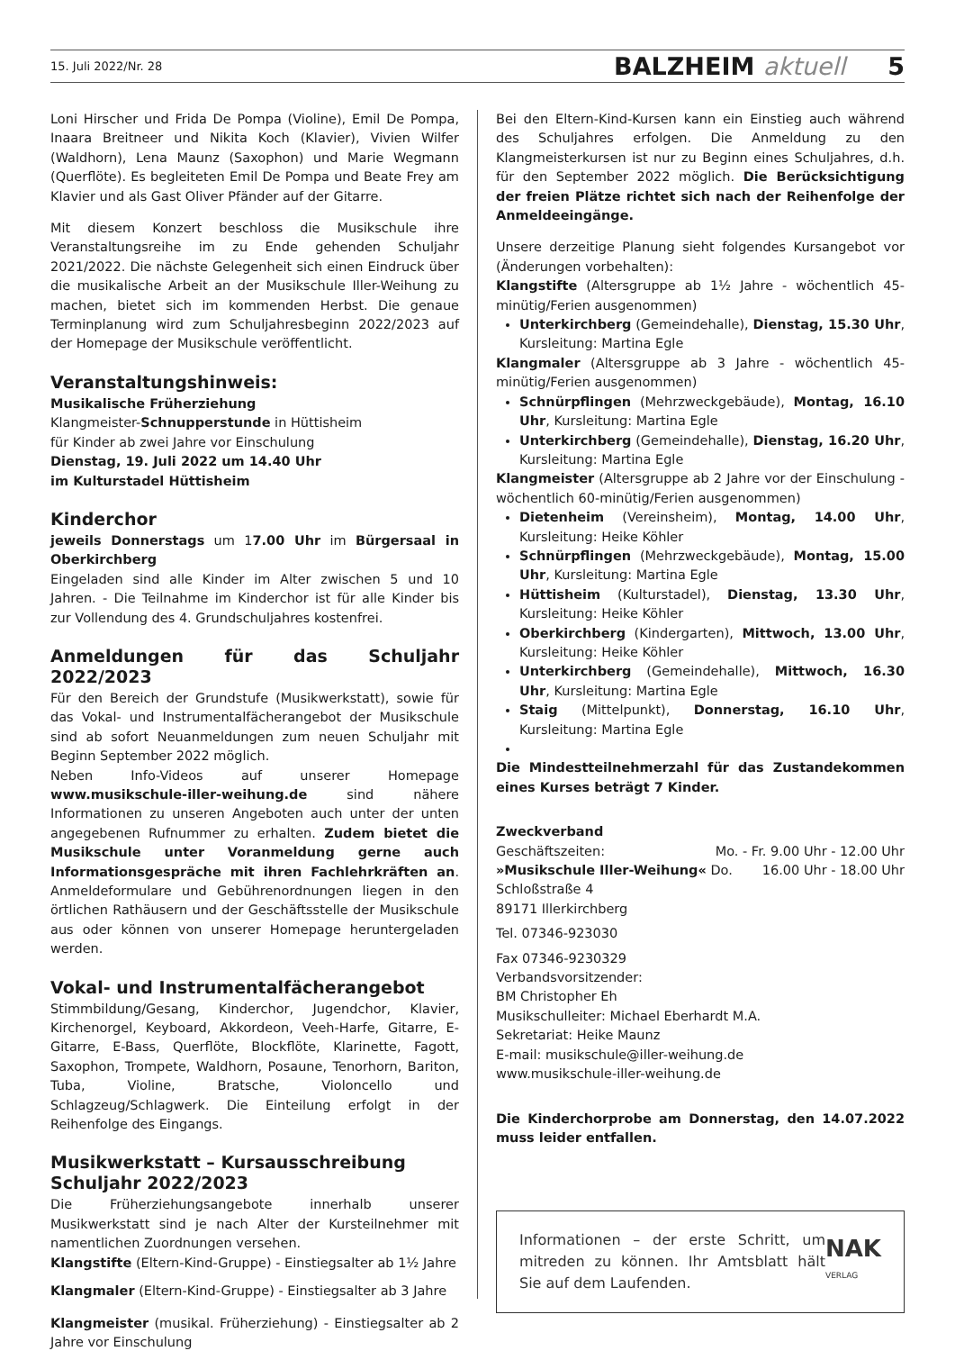15. Juli 2022/Nr. 28 BALZHEIM aktuell 5
Loni Hirscher und Frida De Pompa (Violine), Emil De Pompa, Inaara Breitneer und Nikita Koch (Klavier), Vivien Wilfer (Waldhorn), Lena Maunz (Saxophon) und Marie Wegmann (Querflöte). Es begleiteten Emil De Pompa und Beate Frey am Klavier und als Gast Oliver Pfänder auf der Gitarre.
Mit diesem Konzert beschloss die Musikschule ihre Veranstaltungsreihe im zu Ende gehenden Schuljahr 2021/2022. Die nächste Gelegenheit sich einen Eindruck über die musikalische Arbeit an der Musikschule Iller-Weihung zu machen, bietet sich im kommenden Herbst. Die genaue Terminplanung wird zum Schuljahresbeginn 2022/2023 auf der Homepage der Musikschule veröffentlicht.
Veranstaltungshinweis:
Musikalische Früherziehung
Klangmeister-Schnupperstunde in Hüttisheim
für Kinder ab zwei Jahre vor Einschulung
Dienstag, 19. Juli 2022 um 14.40 Uhr
im Kulturstadel Hüttisheim
Kinderchor
jeweils Donnerstags um 17.00 Uhr im Bürgersaal in Oberkirchberg
Eingeladen sind alle Kinder im Alter zwischen 5 und 10 Jahren. - Die Teilnahme im Kinderchor ist für alle Kinder bis zur Vollendung des 4. Grundschuljahres kostenfrei.
Anmeldungen für das Schuljahr 2022/2023
Für den Bereich der Grundstufe (Musikwerkstatt), sowie für das Vokal- und Instrumentalfächerangebot der Musikschule sind ab sofort Neuanmeldungen zum neuen Schuljahr mit Beginn September 2022 möglich.
Neben Info-Videos auf unserer Homepage www.musikschule-iller-weihung.de sind nähere Informationen zu unseren Angeboten auch unter der unten angegebenen Rufnummer zu erhalten. Zudem bietet die Musikschule unter Voranmeldung gerne auch Informationsgespräche mit ihren Fachlehrkräften an. Anmeldeformulare und Gebührenordnungen liegen in den örtlichen Rathäusern und der Geschäftsstelle der Musikschule aus oder können von unserer Homepage heruntergeladen werden.
Vokal- und Instrumentalfächerangebot
Stimmbildung/Gesang, Kinderchor, Jugendchor, Klavier, Kirchenorgel, Keyboard, Akkordeon, Veeh-Harfe, Gitarre, E-Gitarre, E-Bass, Querflöte, Blockflöte, Klarinette, Fagott, Saxophon, Trompete, Waldhorn, Posaune, Tenorhorn, Bariton, Tuba, Violine, Bratsche, Violoncello und Schlagzeug/Schlagwerk. Die Einteilung erfolgt in der Reihenfolge des Eingangs.
Musikwerkstatt – Kursausschreibung
Schuljahr 2022/2023
Die Früherziehungsangebote innerhalb unserer Musikwerkstatt sind je nach Alter der Kursteilnehmer mit namentlichen Zuordnungen versehen.
Klangstifte (Eltern-Kind-Gruppe) - Einstiegsalter ab 1½ Jahre
Klangmaler (Eltern-Kind-Gruppe) - Einstiegsalter ab 3 Jahre
Klangmeister (musikal. Früherziehung) - Einstiegsalter ab 2 Jahre vor Einschulung
Bei den Eltern-Kind-Kursen kann ein Einstieg auch während des Schuljahres erfolgen. Die Anmeldung zu den Klangmeisterkursen ist nur zu Beginn eines Schuljahres, d.h. für den September 2022 möglich. Die Berücksichtigung der freien Plätze richtet sich nach der Reihenfolge der Anmeldeeingänge.
Unsere derzeitige Planung sieht folgendes Kursangebot vor (Änderungen vorbehalten):
Klangstifte (Altersgruppe ab 1½ Jahre - wöchentlich 45-minütig/Ferien ausgenommen)
Unterkirchberg (Gemeindehalle), Dienstag, 15.30 Uhr, Kursleitung: Martina Egle
Klangmaler (Altersgruppe ab 3 Jahre - wöchentlich 45-minütig/Ferien ausgenommen)
Schnürpflingen (Mehrzweckgebäude), Montag, 16.10 Uhr, Kursleitung: Martina Egle
Unterkirchberg (Gemeindehalle), Dienstag, 16.20 Uhr, Kursleitung: Martina Egle
Klangmeister (Altersgruppe ab 2 Jahre vor der Einschulung - wöchentlich 60-minütig/Ferien ausgenommen)
Dietenheim (Vereinsheim), Montag, 14.00 Uhr, Kursleitung: Heike Köhler
Schnürpflingen (Mehrzweckgebäude), Montag, 15.00 Uhr, Kursleitung: Martina Egle
Hüttisheim (Kulturstadel), Dienstag, 13.30 Uhr, Kursleitung: Heike Köhler
Oberkirchberg (Kindergarten), Mittwoch, 13.00 Uhr, Kursleitung: Heike Köhler
Unterkirchberg (Gemeindehalle), Mittwoch, 16.30 Uhr, Kursleitung: Martina Egle
Staig (Mittelpunkt), Donnerstag, 16.10 Uhr, Kursleitung: Martina Egle
Die Mindestteilnehmerzahl für das Zustandekommen eines Kurses beträgt 7 Kinder.
Zweckverband
Geschäftszeiten: Mo. - Fr. 9.00 Uhr - 12.00 Uhr
»Musikschule Iller-Weihung« Do. 16.00 Uhr - 18.00 Uhr
Schloßstraße 4
89171 Illerkirchberg
Tel. 07346-923030
Fax 07346-9230329
Verbandsvorsitzender:
BM Christopher Eh
Musikschulleiter: Michael Eberhardt M.A.
Sekretariat: Heike Maunz
E-mail: musikschule@iller-weihung.de
www.musikschule-iller-weihung.de
Die Kinderchorprobe am Donnerstag, den 14.07.2022 muss leider entfallen.
Informationen – der erste Schritt, um mitreden zu können. Ihr Amtsblatt hält Sie auf dem Laufenden. NAK VERLAG